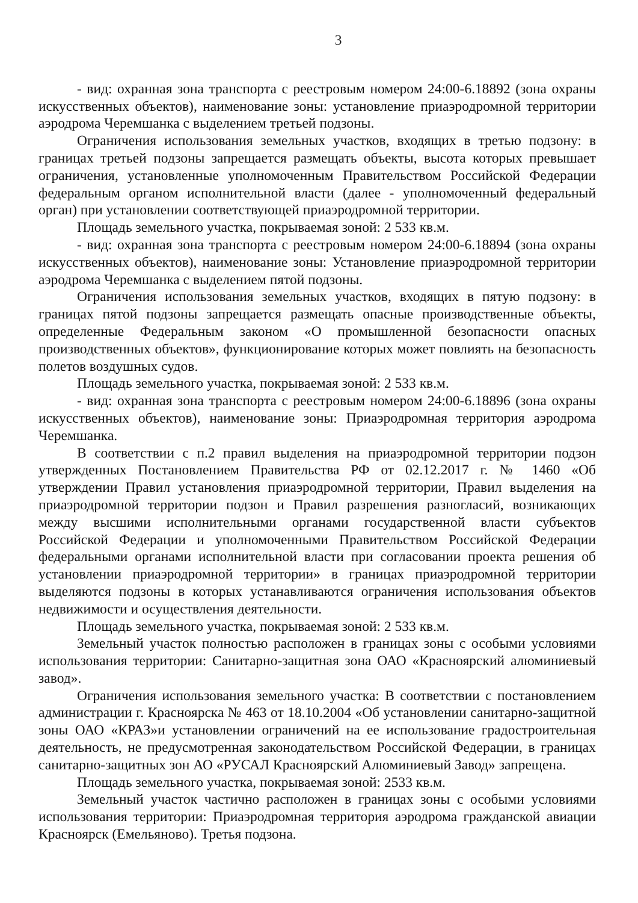3
- вид: охранная зона транспорта с реестровым номером 24:00-6.18892 (зона охраны искусственных объектов), наименование зоны: установление приаэродромной территории аэродрома Черемшанка с выделением третьей подзоны.
Ограничения использования земельных участков, входящих в третью подзону: в границах третьей подзоны запрещается размещать объекты, высота которых превышает ограничения, установленные уполномоченным Правительством Российской Федерации федеральным органом исполнительной власти (далее - уполномоченный федеральный орган) при установлении соответствующей приаэродромной территории.
Площадь земельного участка, покрываемая зоной: 2 533 кв.м.
- вид: охранная зона транспорта с реестровым номером 24:00-6.18894 (зона охраны искусственных объектов), наименование зоны: Установление приаэродромной территории аэродрома Черемшанка с выделением пятой подзоны.
Ограничения использования земельных участков, входящих в пятую подзону: в границах пятой подзоны запрещается размещать опасные производственные объекты, определенные Федеральным законом «О промышленной безопасности опасных производственных объектов», функционирование которых может повлиять на безопасность полетов воздушных судов.
Площадь земельного участка, покрываемая зоной: 2 533 кв.м.
- вид: охранная зона транспорта с реестровым номером 24:00-6.18896 (зона охраны искусственных объектов), наименование зоны: Приаэродромная территория аэродрома Черемшанка.
В соответствии с п.2 правил выделения на приаэродромной территории подзон утвержденных Постановлением Правительства РФ от 02.12.2017 г. № 1460 «Об утверждении Правил установления приаэродромной территории, Правил выделения на приаэродромной территории подзон и Правил разрешения разногласий, возникающих между высшими исполнительными органами государственной власти субъектов Российской Федерации и уполномоченными Правительством Российской Федерации федеральными органами исполнительной власти при согласовании проекта решения об установлении приаэродромной территории» в границах приаэродромной территории выделяются подзоны в которых устанавливаются ограничения использования объектов недвижимости и осуществления деятельности.
Площадь земельного участка, покрываемая зоной: 2 533 кв.м.
Земельный участок полностью расположен в границах зоны с особыми условиями использования территории: Санитарно-защитная зона ОАО «Красноярский алюминиевый завод».
Ограничения использования земельного участка: В соответствии с постановлением администрации г. Красноярска № 463 от 18.10.2004 «Об установлении санитарно-защитной зоны ОАО «КРАЗ»и установлении ограничений на ее использование градостроительная деятельность, не предусмотренная законодательством Российской Федерации, в границах санитарно-защитных зон АО «РУСАЛ Красноярский Алюминиевый Завод» запрещена.
Площадь земельного участка, покрываемая зоной: 2533 кв.м.
Земельный участок частично расположен в границах зоны с особыми условиями использования территории: Приаэродромная территория аэродрома гражданской авиации Красноярск (Емельяново). Третья подзона.